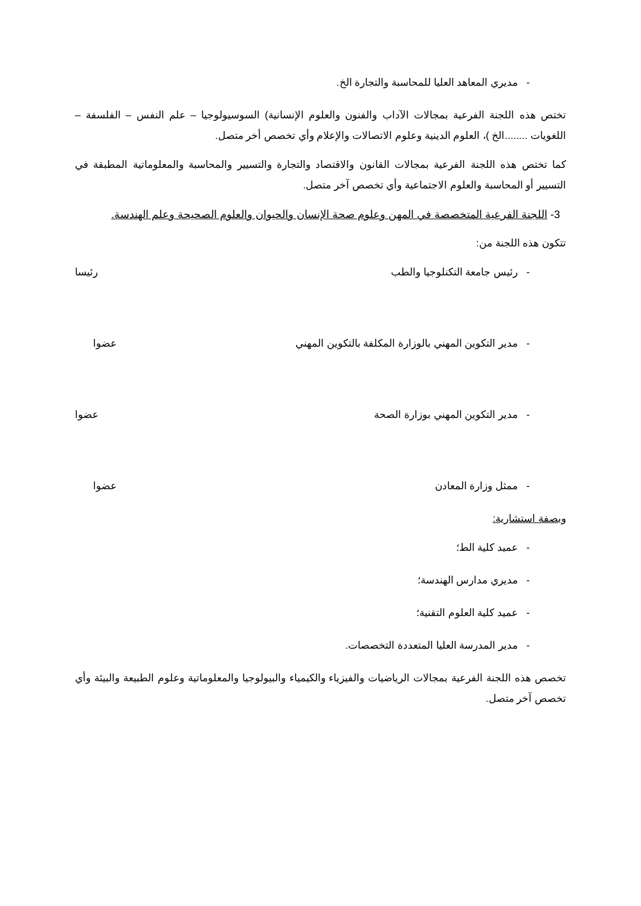- مديري المعاهد العليا للمحاسبة والتجارة الخ.
تختص هذه اللجنة الفرعية بمجالات الآداب والفنون والعلوم الإنسانية) السوسيولوجيا – علم النفس – الفلسفة – اللغويات ........الخ )، العلوم الدينية وعلوم الاتصالات والإعلام وأي تخصص أخر متصل.
كما تختص هذه اللجنة الفرعية بمجالات القانون والاقتصاد والتجارة والتسيير والمحاسبة والمعلوماتية المطبقة في التسيير أو المحاسبة والعلوم الاجتماعية وأي تخصص آخر متصل.
3- اللجنة الفرعية المتخصصة في المهن وعلوم صحة الإنسان والحيوان والعلوم الصحيحة وعلم الهندسة.
تتكون هذه اللجنة من:
- رئيس جامعة التكنلوجيا والطب رئيسا
- مدير التكوين المهني بالوزارة المكلفة بالتكوين المهني عضوا
- مدير التكوين المهني بوزارة الصحة عضوا
- ممثل وزارة المعادن عضوا
وبصفة استشارية:
- عميد كلية الط؛
- مديري مدارس الهندسة؛
- عميد كلية العلوم التقنية؛
- مدير المدرسة العليا المتعددة التخصصات.
تخصص هذه اللجنة الفرعية بمجالات الرياضيات والفيزياء والكيمياء والبيولوجيا والمعلوماتية وعلوم الطبيعة والبيئة وأي تخصص آخر متصل.